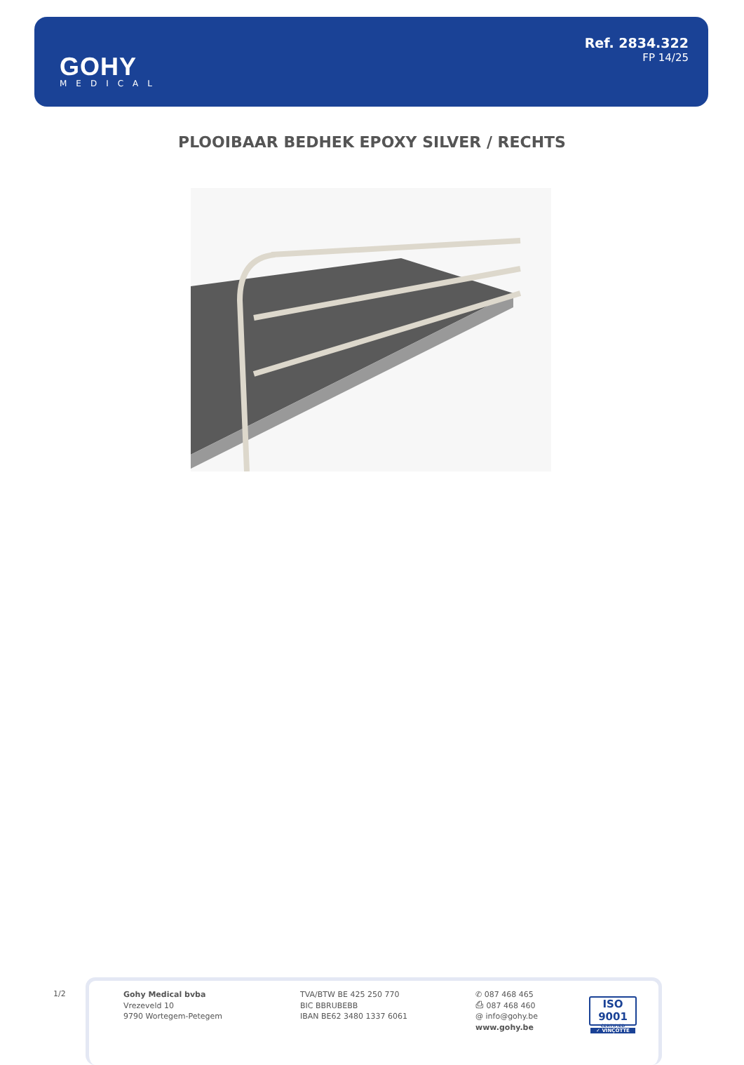GOHY
MEDICAL
Ref. 2834.322
FP 14/25
PLOOIBAAR BEDHEK EPOXY SILVER / RECHTS
1/2
Gohy Medical bvba
Vrezeveld 10
9790 Wortegem-Petegem
TVA/BTW BE 425 250 770
BIC BBRUBEBB
IBAN BE62 3480 1337 6061
✆ 087 468 465
⎙ 087 468 460
@ info@gohy.be
www.gohy.be
ISO 9001
CERTIFIED
✓ VINÇOTTE